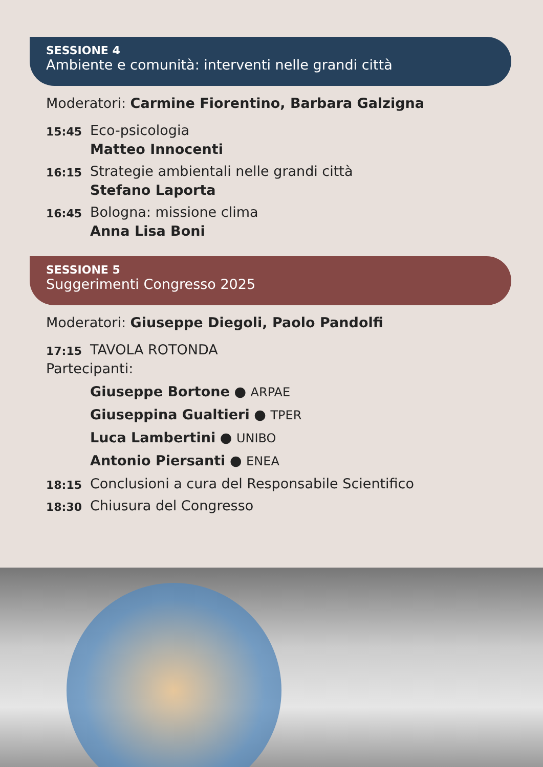SESSIONE 4
Ambiente e comunità: interventi nelle grandi città
Moderatori: Carmine Fiorentino, Barbara Galzigna
15:45
Eco-psicologia
Matteo Innocenti
16:15
Strategie ambientali nelle grandi città
Stefano Laporta
16:45
Bologna: missione clima
Anna Lisa Boni
SESSIONE 5
Suggerimenti Congresso 2025
Moderatori: Giuseppe Diegoli, Paolo Pandolfi
17:15
TAVOLA ROTONDA
Partecipanti:
Giuseppe Bortone ● ARPAE
Giuseppina Gualtieri ● TPER
Luca Lambertini ● UNIBO
Antonio Piersanti ● ENEA
18:15
Conclusioni a cura del Responsabile Scientifico
18:30
Chiusura del Congresso